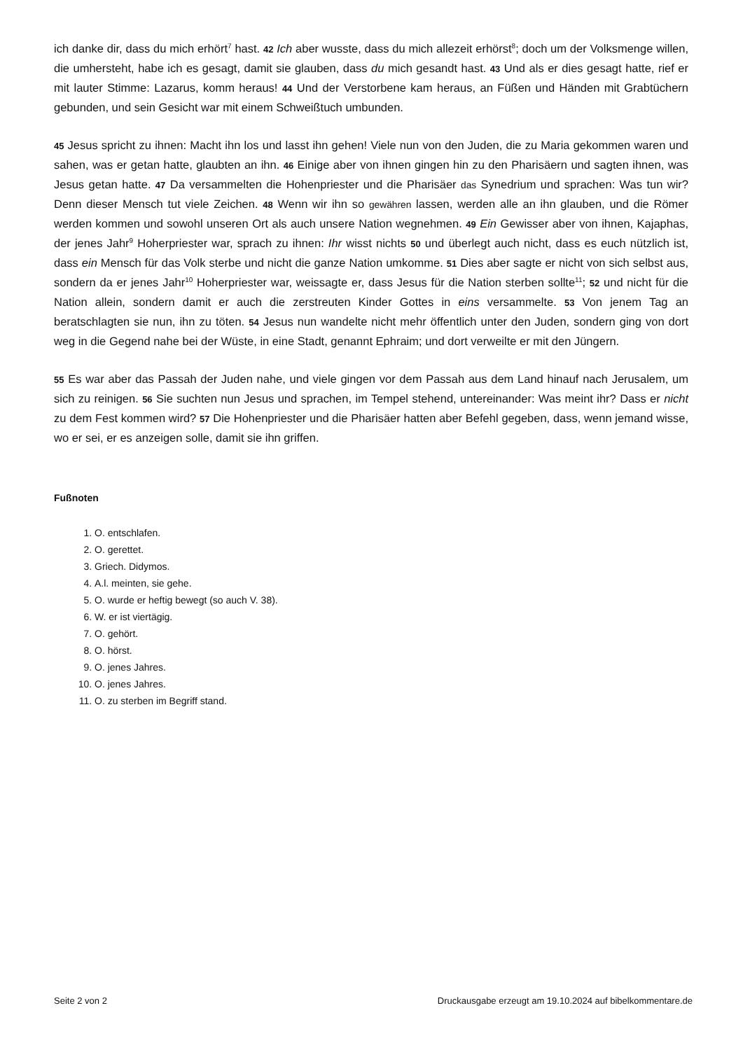ich danke dir, dass du mich erhört<sup>7</sup> hast. 42 Ich aber wusste, dass du mich allezeit erhörst<sup>8</sup>; doch um der Volksmenge willen, die umhersteht, habe ich es gesagt, damit sie glauben, dass du mich gesandt hast. 43 Und als er dies gesagt hatte, rief er mit lauter Stimme: Lazarus, komm heraus! 44 Und der Verstorbene kam heraus, an Füßen und Händen mit Grabtüchern gebunden, und sein Gesicht war mit einem Schweißtuch umbunden.
45 Jesus spricht zu ihnen: Macht ihn los und lasst ihn gehen! Viele nun von den Juden, die zu Maria gekommen waren und sahen, was er getan hatte, glaubten an ihn. 46 Einige aber von ihnen gingen hin zu den Pharisäern und sagten ihnen, was Jesus getan hatte. 47 Da versammelten die Hohenpriester und die Pharisäer das Synedrium und sprachen: Was tun wir? Denn dieser Mensch tut viele Zeichen. 48 Wenn wir ihn so gewähren lassen, werden alle an ihn glauben, und die Römer werden kommen und sowohl unseren Ort als auch unsere Nation wegnehmen. 49 Ein Gewisser aber von ihnen, Kajaphas, der jenes Jahr<sup>9</sup> Hoherpriester war, sprach zu ihnen: Ihr wisst nichts 50 und überlegt auch nicht, dass es euch nützlich ist, dass ein Mensch für das Volk sterbe und nicht die ganze Nation umkomme. 51 Dies aber sagte er nicht von sich selbst aus, sondern da er jenes Jahr<sup>10</sup> Hoherpriester war, weissagte er, dass Jesus für die Nation sterben sollte<sup>11</sup>; 52 und nicht für die Nation allein, sondern damit er auch die zerstreuten Kinder Gottes in eins versammelte. 53 Von jenem Tag an beratschlagten sie nun, ihn zu töten. 54 Jesus nun wandelte nicht mehr öffentlich unter den Juden, sondern ging von dort weg in die Gegend nahe bei der Wüste, in eine Stadt, genannt Ephraim; und dort verweilte er mit den Jüngern.
55 Es war aber das Passah der Juden nahe, und viele gingen vor dem Passah aus dem Land hinauf nach Jerusalem, um sich zu reinigen. 56 Sie suchten nun Jesus und sprachen, im Tempel stehend, untereinander: Was meint ihr? Dass er nicht zu dem Fest kommen wird? 57 Die Hohenpriester und die Pharisäer hatten aber Befehl gegeben, dass, wenn jemand wisse, wo er sei, er es anzeigen solle, damit sie ihn griffen.
Fußnoten
1. O. entschlafen.
2. O. gerettet.
3. Griech. Didymos.
4. A.l. meinten, sie gehe.
5. O. wurde er heftig bewegt (so auch V. 38).
6. W. er ist viertägig.
7. O. gehört.
8. O. hörst.
9. O. jenes Jahres.
10. O. jenes Jahres.
11. O. zu sterben im Begriff stand.
Seite 2 von 2 Druckausgabe erzeugt am 19.10.2024 auf bibelkommentare.de